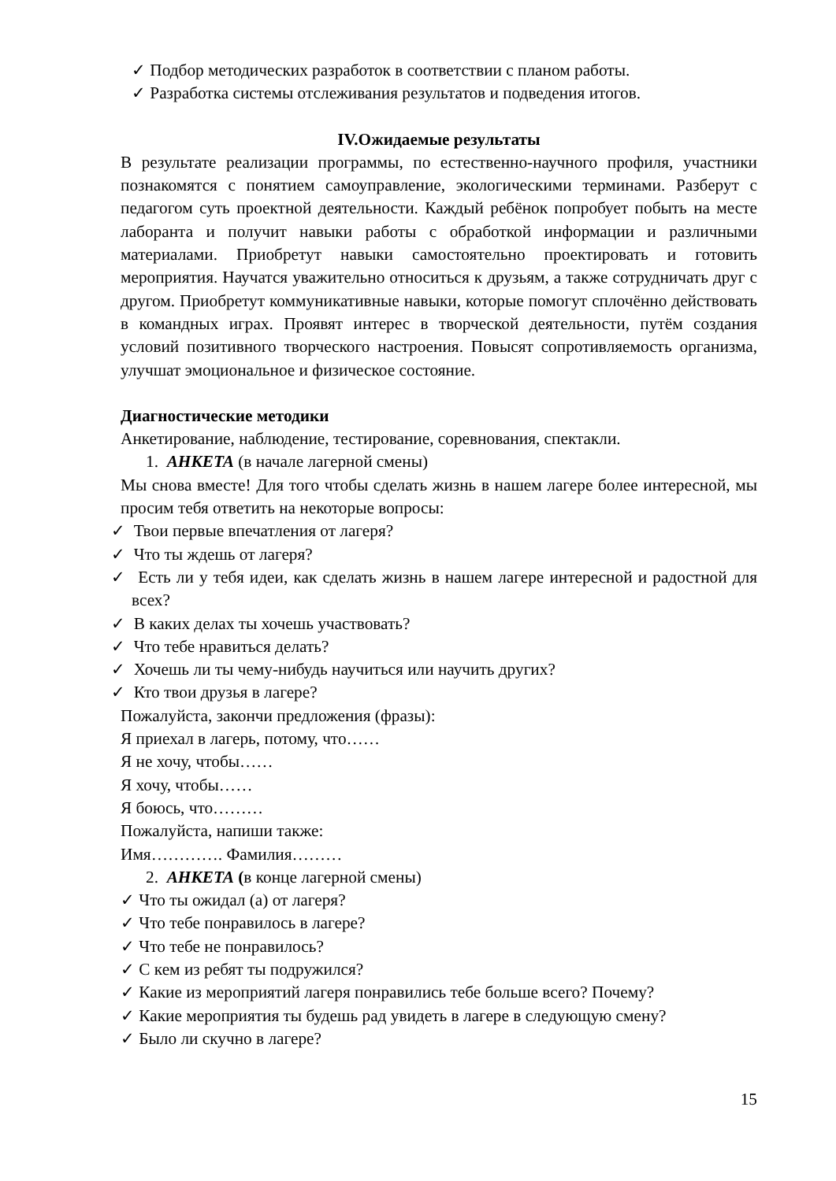✓ Подбор методических разработок в соответствии с планом работы.
✓ Разработка системы отслеживания результатов и подведения итогов.
IV.Ожидаемые результаты
В результате реализации программы, по естественно-научного профиля, участники познакомятся с понятием самоуправление, экологическими терминами. Разберут с педагогом суть проектной деятельности. Каждый ребёнок попробует побыть на месте лаборанта и получит навыки работы с обработкой информации и различными материалами. Приобретут навыки самостоятельно проектировать и готовить мероприятия. Научатся уважительно относиться к друзьям, а также сотрудничать друг с другом. Приобретут коммуникативные навыки, которые помогут сплочённо действовать в командных играх. Проявят интерес в творческой деятельности, путём создания условий позитивного творческого настроения. Повысят сопротивляемость организма, улучшат эмоциональное и физическое состояние.
Диагностические методики
Анкетирование, наблюдение, тестирование, соревнования, спектакли.
1. АНКЕТА (в начале лагерной смены)
Мы снова вместе! Для того чтобы сделать жизнь в нашем лагере более интересной, мы просим тебя ответить на некоторые вопросы:
✓ Твои первые впечатления от лагеря?
✓ Что ты ждешь от лагеря?
✓ Есть ли у тебя идеи, как сделать жизнь в нашем лагере интересной и радостной для всех?
✓ В каких делах ты хочешь участвовать?
✓ Что тебе нравиться делать?
✓ Хочешь ли ты чему-нибудь научиться или научить других?
✓ Кто твои друзья в лагере?
Пожалуйста, закончи предложения (фразы):
Я приехал в лагерь, потому, что……
Я не хочу, чтобы……
Я хочу, чтобы……
Я боюсь, что………
Пожалуйста, напиши также:
Имя…………. Фамилия………
2. АНКЕТА (в конце лагерной смены)
✓ Что ты ожидал (а) от лагеря?
✓ Что тебе понравилось в лагере?
✓ Что тебе не понравилось?
✓ С кем из ребят ты подружился?
✓ Какие из мероприятий лагеря понравились тебе больше всего? Почему?
✓ Какие мероприятия ты будешь рад увидеть в лагере в следующую смену?
✓ Было ли скучно в лагере?
15